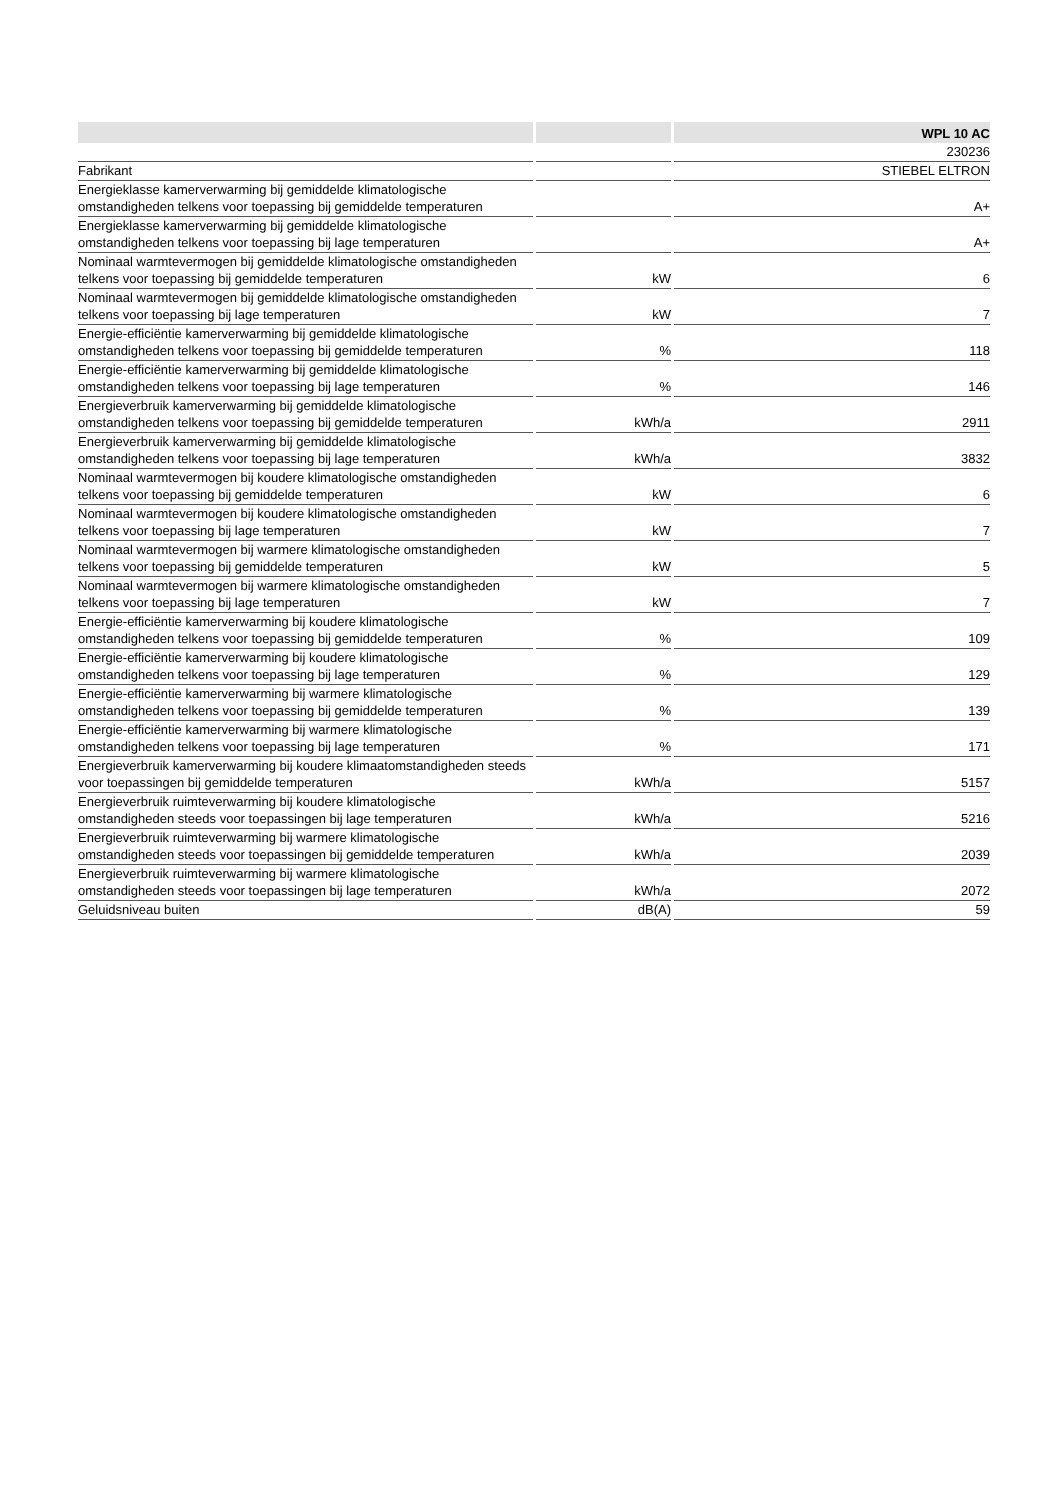| | | WPL 10 AC |
| --- | --- | --- |
| | | 230236 |
| Fabrikant | | STIEBEL ELTRON |
| Energieklasse kamerverwarming bij gemiddelde klimatologische omstandigheden telkens voor toepassing bij gemiddelde temperaturen | | A+ |
| Energieklasse kamerverwarming bij gemiddelde klimatologische omstandigheden telkens voor toepassing bij lage temperaturen | | A+ |
| Nominaal warmtevermogen bij gemiddelde klimatologische omstandigheden telkens voor toepassing bij gemiddelde temperaturen | kW | 6 |
| Nominaal warmtevermogen bij gemiddelde klimatologische omstandigheden telkens voor toepassing bij lage temperaturen | kW | 7 |
| Energie-efficiëntie kamerverwarming bij gemiddelde klimatologische omstandigheden telkens voor toepassing bij gemiddelde temperaturen | % | 118 |
| Energie-efficiëntie kamerverwarming bij gemiddelde klimatologische omstandigheden telkens voor toepassing bij lage temperaturen | % | 146 |
| Energieverbruik kamerverwarming bij gemiddelde klimatologische omstandigheden telkens voor toepassing bij gemiddelde temperaturen | kWh/a | 2911 |
| Energieverbruik kamerverwarming bij gemiddelde klimatologische omstandigheden telkens voor toepassing bij lage temperaturen | kWh/a | 3832 |
| Nominaal warmtevermogen bij koudere klimatologische omstandigheden telkens voor toepassing bij gemiddelde temperaturen | kW | 6 |
| Nominaal warmtevermogen bij koudere klimatologische omstandigheden telkens voor toepassing bij lage temperaturen | kW | 7 |
| Nominaal warmtevermogen bij warmere klimatologische omstandigheden telkens voor toepassing bij gemiddelde temperaturen | kW | 5 |
| Nominaal warmtevermogen bij warmere klimatologische omstandigheden telkens voor toepassing bij lage temperaturen | kW | 7 |
| Energie-efficiëntie kamerverwarming bij koudere klimatologische omstandigheden telkens voor toepassing bij gemiddelde temperaturen | % | 109 |
| Energie-efficiëntie kamerverwarming bij koudere klimatologische omstandigheden telkens voor toepassing bij lage temperaturen | % | 129 |
| Energie-efficiëntie kamerverwarming bij warmere klimatologische omstandigheden telkens voor toepassing bij gemiddelde temperaturen | % | 139 |
| Energie-efficiëntie kamerverwarming bij warmere klimatologische omstandigheden telkens voor toepassing bij lage temperaturen | % | 171 |
| Energieverbruik kamerverwarming bij koudere klimaatomstandigheden steeds voor toepassingen bij gemiddelde temperaturen | kWh/a | 5157 |
| Energieverbruik ruimteverwarming bij koudere klimatologische omstandigheden steeds voor toepassingen bij lage temperaturen | kWh/a | 5216 |
| Energieverbruik ruimteverwarming bij warmere klimatologische omstandigheden steeds voor toepassingen bij gemiddelde temperaturen | kWh/a | 2039 |
| Energieverbruik ruimteverwarming bij warmere klimatologische omstandigheden steeds voor toepassingen bij lage temperaturen | kWh/a | 2072 |
| Geluidsniveau buiten | dB(A) | 59 |